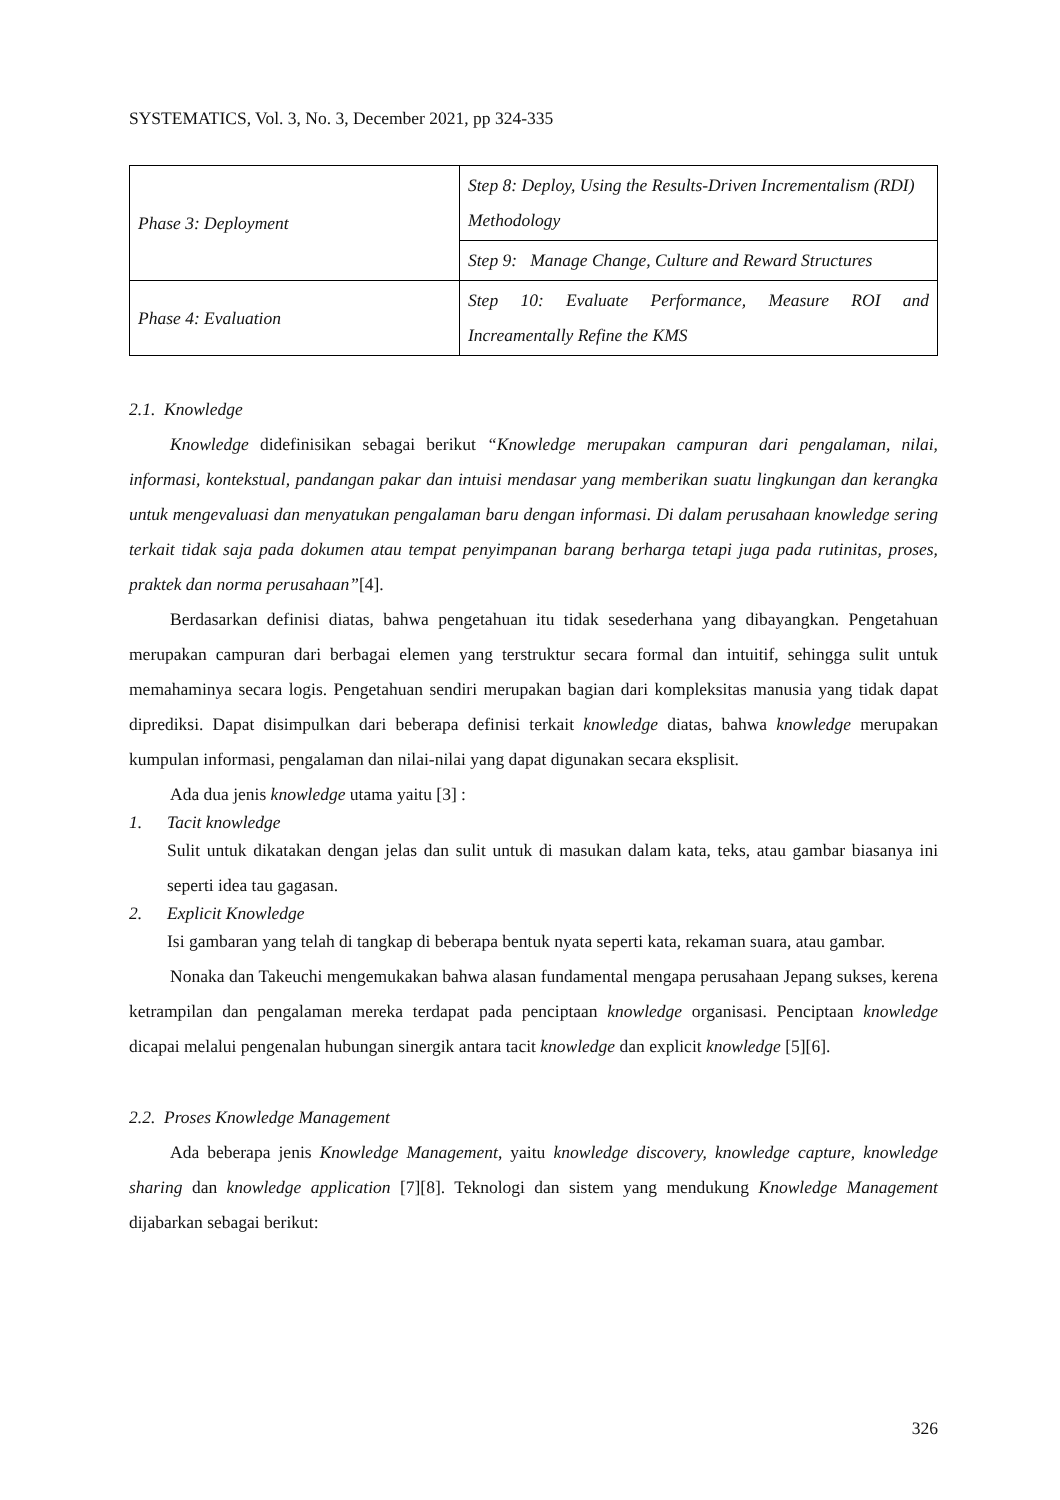SYSTEMATICS, Vol. 3, No. 3, December 2021, pp 324-335
| Phase 3: Deployment | Step 8: Deploy, Using the Results-Driven Incrementalism (RDI) Methodology |
| | Step 9: Manage Change, Culture and Reward Structures |
| Phase 4: Evaluation | Step 10: Evaluate Performance, Measure ROI and Increamentally Refine the KMS |
2.1. Knowledge
Knowledge didefinisikan sebagai berikut “Knowledge merupakan campuran dari pengalaman, nilai, informasi, kontekstual, pandangan pakar dan intuisi mendasar yang memberikan suatu lingkungan dan kerangka untuk mengevaluasi dan menyatukan pengalaman baru dengan informasi. Di dalam perusahaan knowledge sering terkait tidak saja pada dokumen atau tempat penyimpanan barang berharga tetapi juga pada rutinitas, proses, praktek dan norma perusahaan”[4].
Berdasarkan definisi diatas, bahwa pengetahuan itu tidak sesederhana yang dibayangkan. Pengetahuan merupakan campuran dari berbagai elemen yang terstruktur secara formal dan intuitif, sehingga sulit untuk memahaminya secara logis. Pengetahuan sendiri merupakan bagian dari kompleksitas manusia yang tidak dapat diprediksi. Dapat disimpulkan dari beberapa definisi terkait knowledge diatas, bahwa knowledge merupakan kumpulan informasi, pengalaman dan nilai-nilai yang dapat digunakan secara eksplisit.
Ada dua jenis knowledge utama yaitu [3] :
1. Tacit knowledge
Sulit untuk dikatakan dengan jelas dan sulit untuk di masukan dalam kata, teks, atau gambar biasanya ini seperti idea tau gagasan.
2. Explicit Knowledge
Isi gambaran yang telah di tangkap di beberapa bentuk nyata seperti kata, rekaman suara, atau gambar.
Nonaka dan Takeuchi mengemukakan bahwa alasan fundamental mengapa perusahaan Jepang sukses, kerena ketrampilan dan pengalaman mereka terdapat pada penciptaan knowledge organisasi. Penciptaan knowledge dicapai melalui pengenalan hubungan sinergik antara tacit knowledge dan explicit knowledge [5][6].
2.2. Proses Knowledge Management
Ada beberapa jenis Knowledge Management, yaitu knowledge discovery, knowledge capture, knowledge sharing dan knowledge application [7][8]. Teknologi dan sistem yang mendukung Knowledge Management dijabarkan sebagai berikut:
326